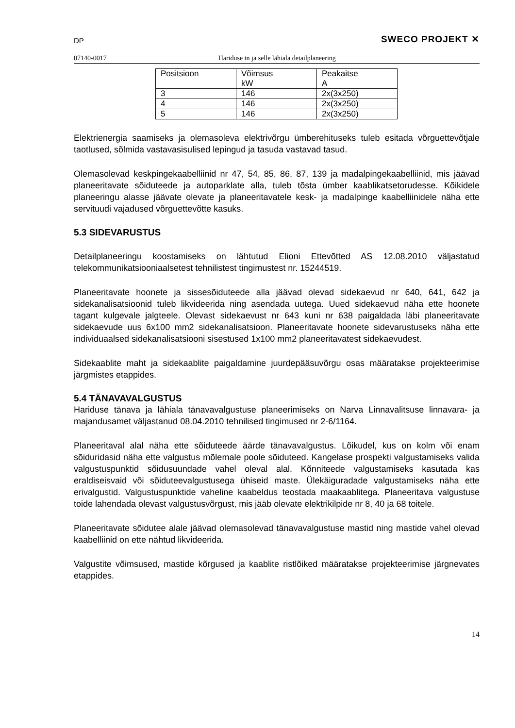DP SWECO PROJEKT ✕
07140-0017 Hariduse tn ja selle lähiala detailplaneering
| Positsioon | Võimsus kW | Peakaitse A |
| 3 | 146 | 2x(3x250) |
| 4 | 146 | 2x(3x250) |
| 5 | 146 | 2x(3x250) |
Elektrienergia saamiseks ja olemasoleva elektrivõrgu ümberehituseks tuleb esitada võrguettevõtjale taotlused, sõlmida vastavasisulised lepingud ja tasuda vastavad tasud.
Olemasolevad keskpingekaabelliinid nr 47, 54, 85, 86, 87, 139 ja madalpingekaabelliinid, mis jäävad planeeritavate sõiduteede ja autoparklate alla, tuleb tõsta ümber kaablikatsetorudesse. Kõikidele planeeringu alasse jäävate olevate ja planeeritavatele kesk- ja madalpinge kaabelliinidele näha ette servituudi vajadused võrguettevõtte kasuks.
5.3 SIDEVARUSTUS
Detailplaneeringu koostamiseks on lähtutud Elioni Ettevõtted AS 12.08.2010 väljastatud telekommunikatsiooniaalsetest tehnilistest tingimustest nr. 15244519.
Planeeritavate hoonete ja sissesõiduteede alla jäävad olevad sidekaevud nr 640, 641, 642 ja sidekanalisatsioonid tuleb likvideerida ning asendada uutega. Uued sidekaevud näha ette hoonete tagant kulgevale jalgteele. Olevast sidekaevust nr 643 kuni nr 638 paigaldada läbi planeeritavate sidekaevude uus 6x100 mm2 sidekanalisatsioon. Planeeritavate hoonete sidevarustuseks näha ette individuaalsed sidekanalisatsiooni sisestused 1x100 mm2 planeeritavatest sidekaevudest.
Sidekaablite maht ja sidekaablite paigaldamine juurdepääsuvõrgu osas määratakse projekteerimise järgmistes etappides.
5.4 TÄNAVAVALGUSTUS
Hariduse tänava ja lähiala tänavavalgustuse planeerimiseks on Narva Linnavalitsuse linnavara- ja majandusamet väljastanud 08.04.2010 tehnilised tingimused nr 2-6/1164.
Planeeritaval alal näha ette sõiduteede äärde tänavavalgustus. Lõikudel, kus on kolm või enam sõiduridasid näha ette valgustus mõlemale poole sõiduteed. Kangelase prospekti valgustamiseks valida valgustuspunktid sõidusuundade vahel oleval alal. Kõnniteede valgustamiseks kasutada kas eraldiseisvaid või sõiduteevalgustusega ühiseid maste. Ülekäiguradade valgustamiseks näha ette erivalgustid. Valgustuspunktide vaheline kaabeldus teostada maakaablitega. Planeeritava valgustuse toide lahendada olevast valgustusvõrgust, mis jääb olevate elektrikilpide nr 8, 40 ja 68 toitele.
Planeeritavate sõidutee alale jäävad olemasolevad tänavavalgustuse mastid ning mastide vahel olevad kaabelliinid on ette nähtud likvideerida.
Valgustite võimsused, mastide kõrgused ja kaablite ristlõiked määratakse projekteerimise järgnevates etappides.
14